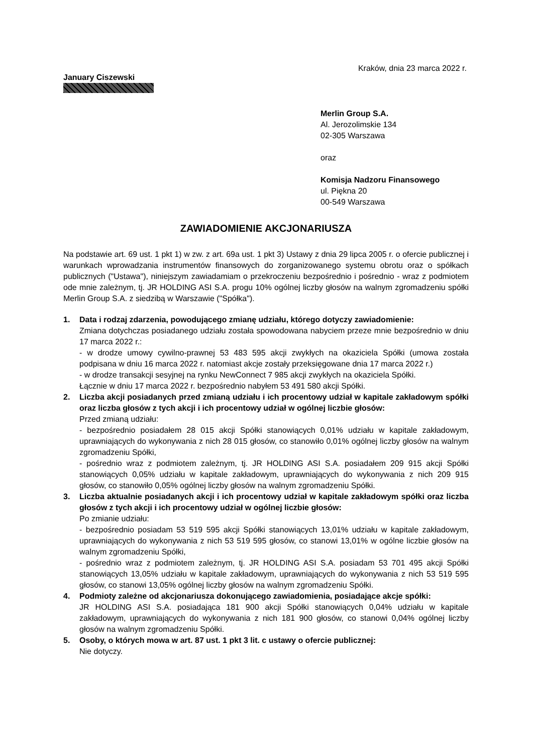Kraków, dnia 23 marca 2022 r.
January Ciszewski
Merlin Group S.A.
Al. Jerozolimskie 134
02-305 Warszawa
oraz
Komisja Nadzoru Finansowego
ul. Piękna 20
00-549 Warszawa
ZAWIADOMIENIE AKCJONARIUSZA
Na podstawie art. 69 ust. 1 pkt 1) w zw. z art. 69a ust. 1 pkt 3) Ustawy z dnia 29 lipca 2005 r. o ofercie publicznej i warunkach wprowadzania instrumentów finansowych do zorganizowanego systemu obrotu oraz o spółkach publicznych ("Ustawa"), niniejszym zawiadamiam o przekroczeniu bezpośrednio i pośrednio - wraz z podmiotem ode mnie zależnym, tj. JR HOLDING ASI S.A. progu 10% ogólnej liczby głosów na walnym zgromadzeniu spółki Merlin Group S.A. z siedzibą w Warszawie ("Spółka").
1. Data i rodzaj zdarzenia, powodującego zmianę udziału, którego dotyczy zawiadomienie:
Zmiana dotychczas posiadanego udziału została spowodowana nabyciem przeze mnie bezpośrednio w dniu 17 marca 2022 r.:
- w drodze umowy cywilno-prawnej 53 483 595 akcji zwykłych na okaziciela Spółki (umowa została podpisana w dniu 16 marca 2022 r. natomiast akcje zostały przeksięgowane dnia 17 marca 2022 r.)
- w drodze transakcji sesyjnej na rynku NewConnect 7 985 akcji zwykłych na okaziciela Spółki.
Łącznie w dniu 17 marca 2022 r. bezpośrednio nabyłem 53 491 580 akcji Spółki.
2. Liczba akcji posiadanych przed zmianą udziału i ich procentowy udział w kapitale zakładowym spółki oraz liczba głosów z tych akcji i ich procentowy udział w ogólnej liczbie głosów:
Przed zmianą udziału:
- bezpośrednio posiadałem 28 015 akcji Spółki stanowiących 0,01% udziału w kapitale zakładowym, uprawniających do wykonywania z nich 28 015 głosów, co stanowiło 0,01% ogólnej liczby głosów na walnym zgromadzeniu Spółki,
- pośrednio wraz z podmiotem zależnym, tj. JR HOLDING ASI S.A. posiadałem 209 915 akcji Spółki stanowiących 0,05% udziału w kapitale zakładowym, uprawniających do wykonywania z nich 209 915 głosów, co stanowiło 0,05% ogólnej liczby głosów na walnym zgromadzeniu Spółki.
3. Liczba aktualnie posiadanych akcji i ich procentowy udział w kapitale zakładowym spółki oraz liczba głosów z tych akcji i ich procentowy udział w ogólnej liczbie głosów:
Po zmianie udziału:
- bezpośrednio posiadam 53 519 595 akcji Spółki stanowiących 13,01% udziału w kapitale zakładowym, uprawniających do wykonywania z nich 53 519 595 głosów, co stanowi 13,01% w ogólne liczbie głosów na walnym zgromadzeniu Spółki,
- pośrednio wraz z podmiotem zależnym, tj. JR HOLDING ASI S.A. posiadam 53 701 495 akcji Spółki stanowiących 13,05% udziału w kapitale zakładowym, uprawniających do wykonywania z nich 53 519 595 głosów, co stanowi 13,05% ogólnej liczby głosów na walnym zgromadzeniu Spółki.
4. Podmioty zależne od akcjonariusza dokonującego zawiadomienia, posiadające akcje spółki:
JR HOLDING ASI S.A. posiadająca 181 900 akcji Spółki stanowiących 0,04% udziału w kapitale zakładowym, uprawniających do wykonywania z nich 181 900 głosów, co stanowi 0,04% ogólnej liczby głosów na walnym zgromadzeniu Spółki.
5. Osoby, o których mowa w art. 87 ust. 1 pkt 3 lit. c ustawy o ofercie publicznej:
Nie dotyczy.